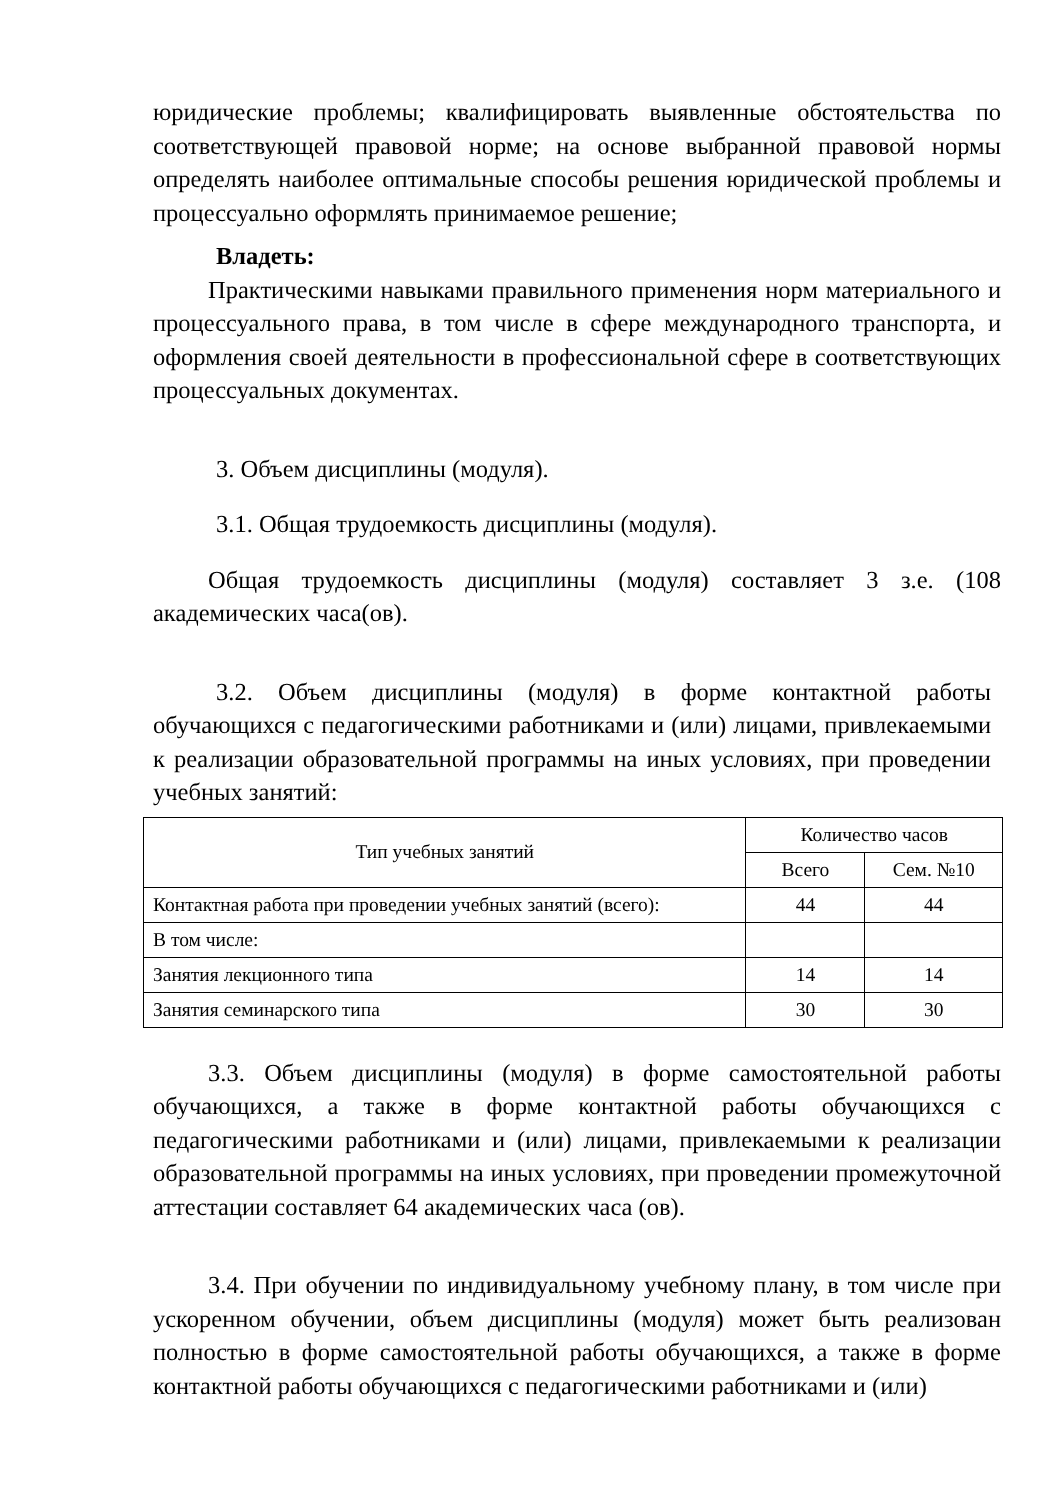юридические проблемы; квалифицировать выявленные обстоятельства по соответствующей правовой норме; на основе выбранной правовой нормы определять наиболее оптимальные способы решения юридической проблемы и процессуально оформлять принимаемое решение;
Владеть:
Практическими навыками правильного применения норм материального и процессуального права, в том числе в сфере международного транспорта, и оформления своей деятельности в профессиональной сфере в соответствующих процессуальных документах.
3. Объем дисциплины (модуля).
3.1. Общая трудоемкость дисциплины (модуля).
Общая трудоемкость дисциплины (модуля) составляет 3 з.е. (108 академических часа(ов).
3.2. Объем дисциплины (модуля) в форме контактной работы обучающихся с педагогическими работниками и (или) лицами, привлекаемыми к реализации образовательной программы на иных условиях, при проведении учебных занятий:
| Тип учебных занятий | Количество часов | |
| --- | --- | --- |
| | Всего | Сем. №10 |
| Контактная работа при проведении учебных занятий (всего): | 44 | 44 |
| В том числе: | | |
| Занятия лекционного типа | 14 | 14 |
| Занятия семинарского типа | 30 | 30 |
3.3. Объем дисциплины (модуля) в форме самостоятельной работы обучающихся, а также в форме контактной работы обучающихся с педагогическими работниками и (или) лицами, привлекаемыми к реализации образовательной программы на иных условиях, при проведении промежуточной аттестации составляет 64 академических часа (ов).
3.4. При обучении по индивидуальному учебному плану, в том числе при ускоренном обучении, объем дисциплины (модуля) может быть реализован полностью в форме самостоятельной работы обучающихся, а также в форме контактной работы обучающихся с педагогическими работниками и (или)